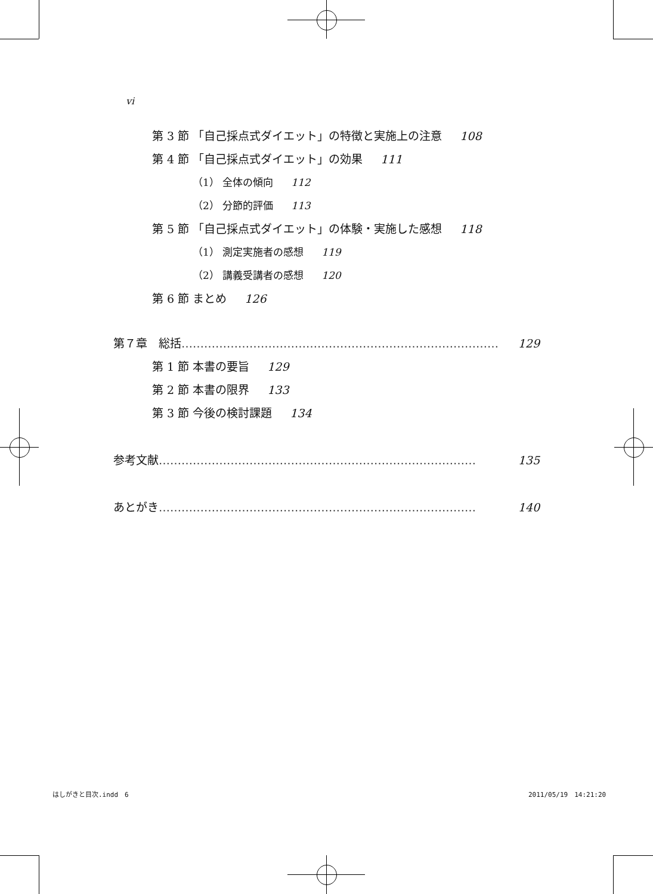vi
第 3 節 「自己採点式ダイエット」の特徴と実施上の注意 108
第 4 節 「自己採点式ダイエット」の効果 111
（1） 全体の傾向 112
（2） 分節的評価 113
第 5 節 「自己採点式ダイエット」の体験・実施した感想 118
（1） 測定実施者の感想 119
（2） 講義受講者の感想 120
第 6 節 まとめ 126
第７章　総括 ………………………………………………………………………… 129
第 1 節 本書の要旨 129
第 2 節 本書の限界 133
第 3 節 今後の検討課題 134
参考文献 ………………………………………………………………………… 135
あとがき ………………………………………………………………………… 140
はしがきと目次.indd　6 2011/05/19　14:21:20